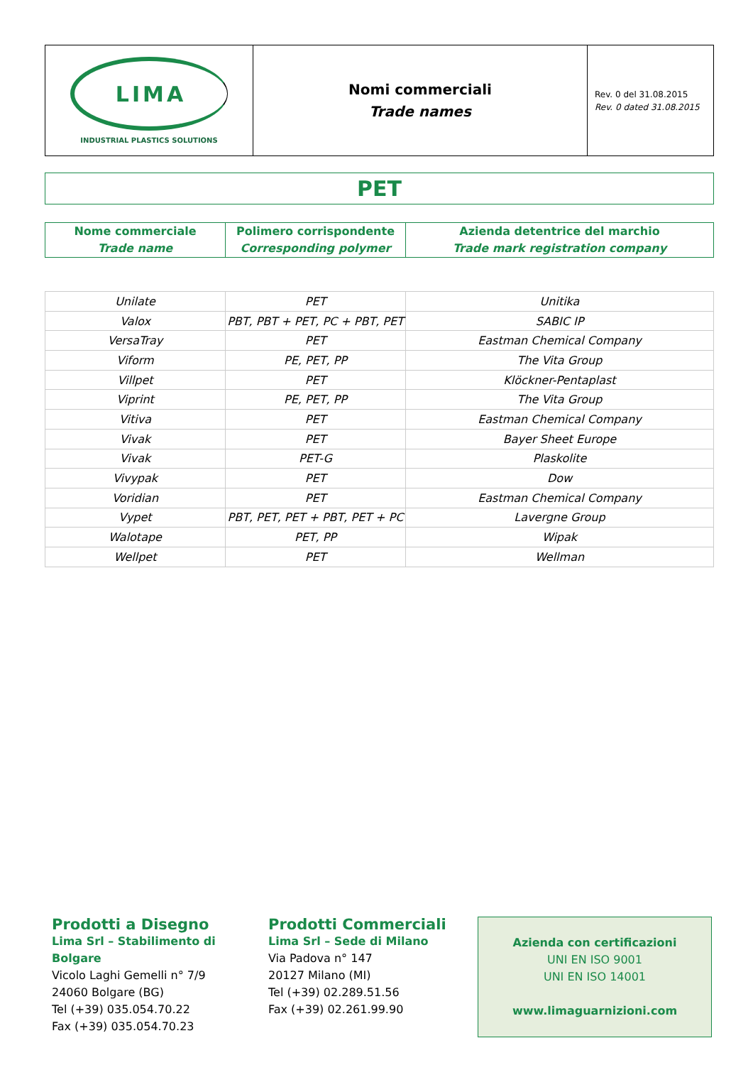LIMA
INDUSTRIAL PLASTICS SOLUTIONS
Nomi commerciali
Trade names
Rev. 0 del 31.08.2015
Rev. 0 dated 31.08.2015
PET
| Nome commerciale Trade name | Polimero corrispondente Corresponding polymer | Azienda detentrice del marchio Trade mark registration company |
| --- | --- | --- |
| Unilate | PET | Unitika |
| Valox | PBT, PBT + PET, PC + PBT, PET | SABIC IP |
| VersaTray | PET | Eastman Chemical Company |
| Viform | PE, PET, PP | The Vita Group |
| Villpet | PET | Klöckner-Pentaplast |
| Viprint | PE, PET, PP | The Vita Group |
| Vitiva | PET | Eastman Chemical Company |
| Vivak | PET | Bayer Sheet Europe |
| Vivak | PET-G | Plaskolite |
| Vivypak | PET | Dow |
| Voridian | PET | Eastman Chemical Company |
| Vypet | PBT, PET, PET + PBT, PET + PC | Lavergne Group |
| Walotape | PET, PP | Wipak |
| Wellpet | PET | Wellman |
Prodotti a Disegno
Lima Srl – Stabilimento di Bolgare
Vicolo Laghi Gemelli n° 7/9
24060 Bolgare (BG)
Tel (+39) 035.054.70.22
Fax (+39) 035.054.70.23
Prodotti Commerciali
Lima Srl – Sede di Milano
Via Padova n° 147
20127 Milano (MI)
Tel (+39) 02.289.51.56
Fax (+39) 02.261.99.90
Azienda con certificazioni
UNI EN ISO 9001
UNI EN ISO 14001
www.limaguarnizioni.com